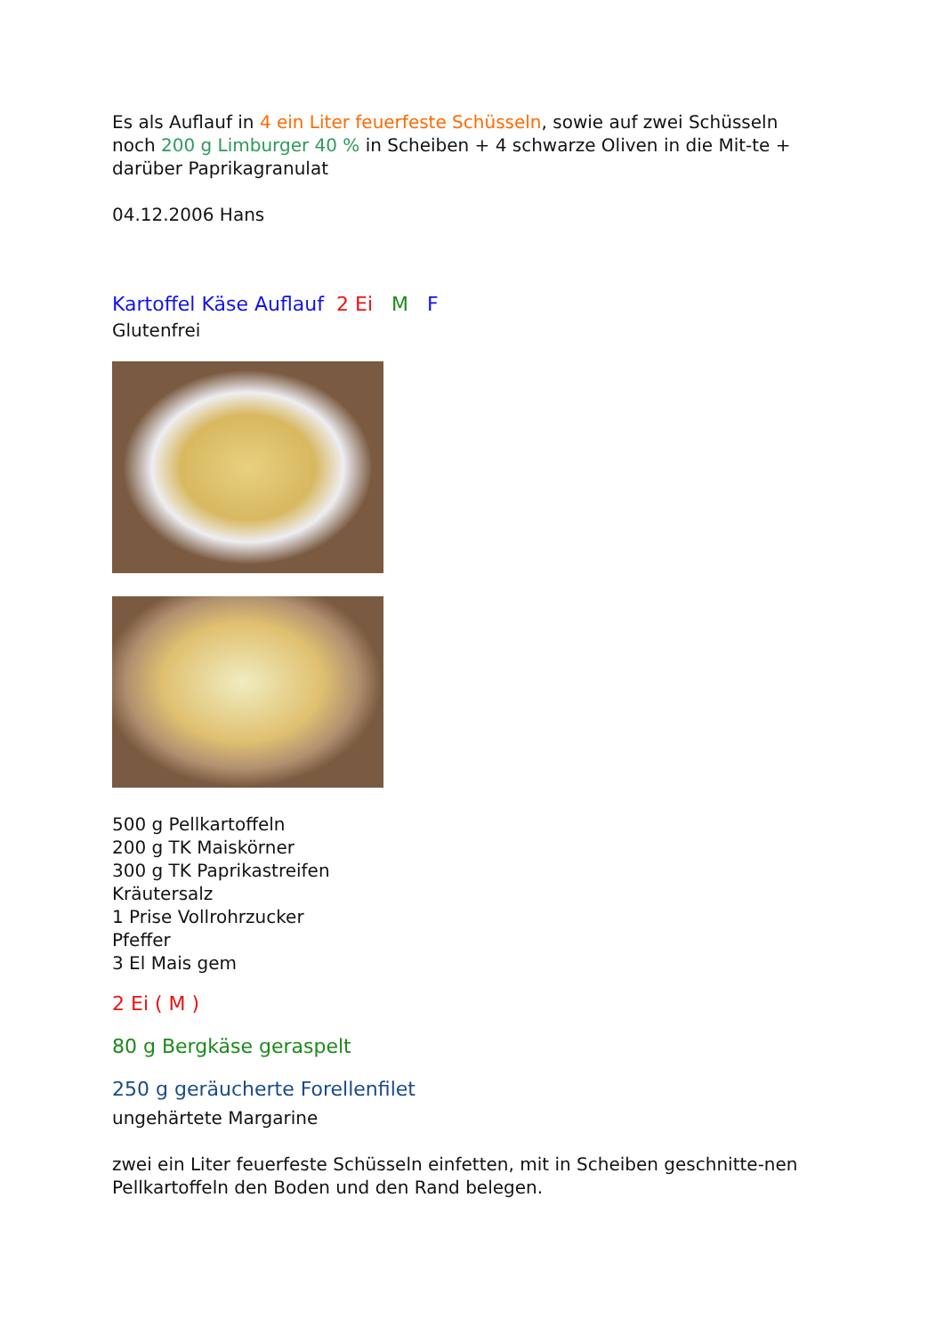Es als Auflauf in 4 ein Liter feuerfeste Schüsseln, sowie auf zwei Schüsseln
noch 200 g Limburger 40 % in Scheiben + 4 schwarze Oliven in die Mit-te + darüber Paprikagranulat
04.12.2006 Hans
Kartoffel Käse Auflauf 2 Ei M F
Glutenfrei
500 g Pellkartoffeln
200 g TK Maiskörner
300 g TK Paprikastreifen
Kräutersalz
1 Prise Vollrohrzucker
Pfeffer
3 El Mais gem
2 Ei ( M )
80 g Bergkäse geraspelt
250 g geräucherte Forellenfilet
ungehärtete Margarine
zwei ein Liter feuerfeste Schüsseln einfetten, mit in Scheiben geschnitte-nen Pellkartoffeln den Boden und den Rand belegen.